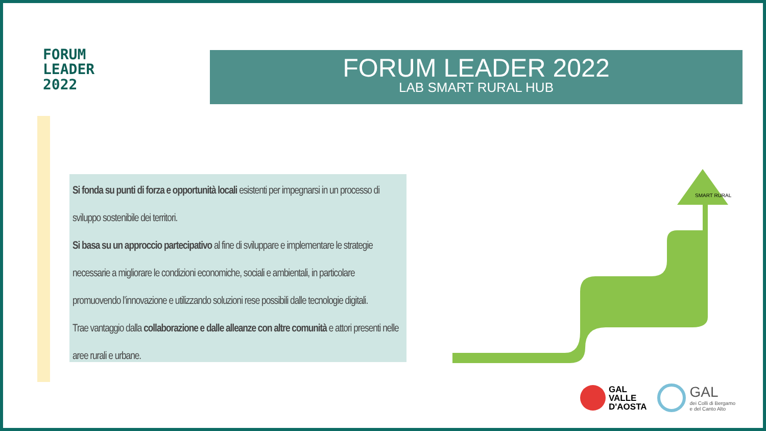FORUM
LEADER
2022
FORUM LEADER 2022
LAB SMART RURAL HUB
Si fonda su punti di forza e opportunità locali esistenti per impegnarsi in un processo di sviluppo sostenibile dei territori.
Si basa su un approccio partecipativo al fine di sviluppare e implementare le strategie necessarie a migliorare le condizioni economiche, sociali e ambientali, in particolare promuovendo l’innovazione e utilizzando soluzioni rese possibili dalle tecnologie digitali.
Trae vantaggio dalla collaborazione e dalle alleanze con altre comunità e attori presenti nelle aree rurali e urbane.
SMART RURAL
GAL
VALLE
D'AOSTA
GAL
dei Colli di Bergamo
e del Canto Alto